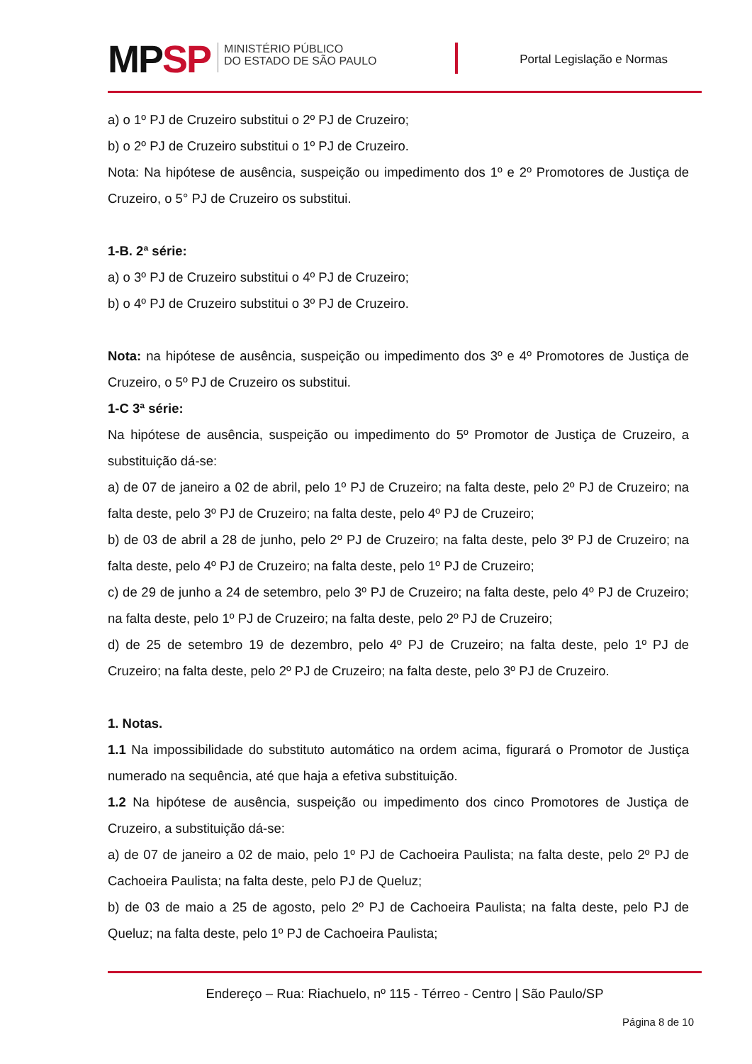MPSP
MINISTÉRIO PÚBLICO
DO ESTADO DE SÃO PAULO
Portal Legislação e Normas
a) o 1º PJ de Cruzeiro substitui o 2º PJ de Cruzeiro;
b) o 2º PJ de Cruzeiro substitui o 1º PJ de Cruzeiro.
Nota: Na hipótese de ausência, suspeição ou impedimento dos 1º e 2º Promotores de Justiça de Cruzeiro, o 5° PJ de Cruzeiro os substitui.
1-B. 2ª série:
a) o 3º PJ de Cruzeiro substitui o 4º PJ de Cruzeiro;
b) o 4º PJ de Cruzeiro substitui o 3º PJ de Cruzeiro.
Nota: na hipótese de ausência, suspeição ou impedimento dos 3º e 4º Promotores de Justiça de Cruzeiro, o 5º PJ de Cruzeiro os substitui.
1-C 3ª série:
Na hipótese de ausência, suspeição ou impedimento do 5º Promotor de Justiça de Cruzeiro, a substituição dá-se:
a) de 07 de janeiro a 02 de abril, pelo 1º PJ de Cruzeiro; na falta deste, pelo 2º PJ de Cruzeiro; na falta deste, pelo 3º PJ de Cruzeiro; na falta deste, pelo 4º PJ de Cruzeiro;
b) de 03 de abril a 28 de junho, pelo 2º PJ de Cruzeiro; na falta deste, pelo 3º PJ de Cruzeiro; na falta deste, pelo 4º PJ de Cruzeiro; na falta deste, pelo 1º PJ de Cruzeiro;
c) de 29 de junho a 24 de setembro, pelo 3º PJ de Cruzeiro; na falta deste, pelo 4º PJ de Cruzeiro; na falta deste, pelo 1º PJ de Cruzeiro; na falta deste, pelo 2º PJ de Cruzeiro;
d) de 25 de setembro 19 de dezembro, pelo 4º PJ de Cruzeiro; na falta deste, pelo 1º PJ de Cruzeiro; na falta deste, pelo 2º PJ de Cruzeiro; na falta deste, pelo 3º PJ de Cruzeiro.
1. Notas.
1.1 Na impossibilidade do substituto automático na ordem acima, figurará o Promotor de Justiça numerado na sequência, até que haja a efetiva substituição.
1.2 Na hipótese de ausência, suspeição ou impedimento dos cinco Promotores de Justiça de Cruzeiro, a substituição dá-se:
a) de 07 de janeiro a 02 de maio, pelo 1º PJ de Cachoeira Paulista; na falta deste, pelo 2º PJ de Cachoeira Paulista; na falta deste, pelo PJ de Queluz;
b) de 03 de maio a 25 de agosto, pelo 2º PJ de Cachoeira Paulista; na falta deste, pelo PJ de Queluz; na falta deste, pelo 1º PJ de Cachoeira Paulista;
Endereço – Rua: Riachuelo, nº 115 - Térreo - Centro | São Paulo/SP
Página 8 de 10